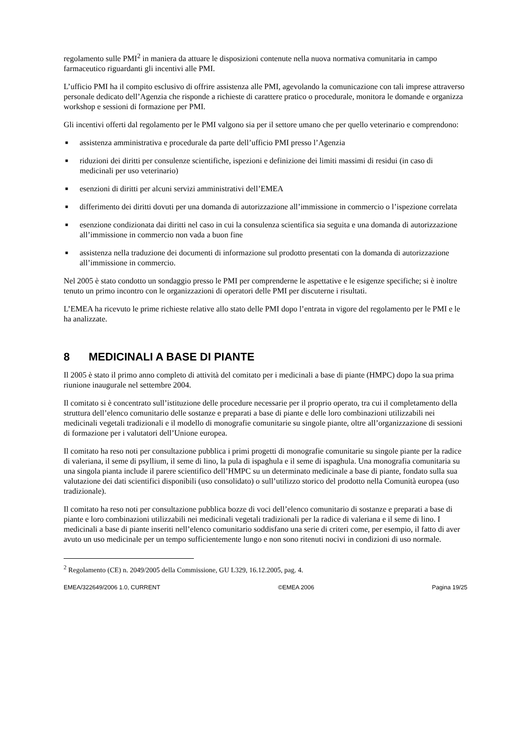regolamento sulle PMI<sup>2</sup> in maniera da attuare le disposizioni contenute nella nuova normativa comunitaria in campo farmaceutico riguardanti gli incentivi alle PMI.
L’ufficio PMI ha il compito esclusivo di offrire assistenza alle PMI, agevolando la comunicazione con tali imprese attraverso personale dedicato dell’Agenzia che risponde a richieste di carattere pratico o procedurale, monitora le domande e organizza workshop e sessioni di formazione per PMI.
Gli incentivi offerti dal regolamento per le PMI valgono sia per il settore umano che per quello veterinario e comprendono:
■ assistenza amministrativa e procedurale da parte dell’ufficio PMI presso l’Agenzia
■ riduzioni dei diritti per consulenze scientifiche, ispezioni e definizione dei limiti massimi di residui (in caso di medicinali per uso veterinario)
■ esenzioni di diritti per alcuni servizi amministrativi dell’EMEA
■ differimento dei diritti dovuti per una domanda di autorizzazione all’immissione in commercio o l’ispezione correlata
■ esenzione condizionata dai diritti nel caso in cui la consulenza scientifica sia seguita e una domanda di autorizzazione all’immissione in commercio non vada a buon fine
■ assistenza nella traduzione dei documenti di informazione sul prodotto presentati con la domanda di autorizzazione all’immissione in commercio.
Nel 2005 è stato condotto un sondaggio presso le PMI per comprenderne le aspettative e le esigenze specifiche; si è inoltre tenuto un primo incontro con le organizzazioni di operatori delle PMI per discuterne i risultati.
L’EMEA ha ricevuto le prime richieste relative allo stato delle PMI dopo l’entrata in vigore del regolamento per le PMI e le ha analizzate.
8 MEDICINALI A BASE DI PIANTE
Il 2005 è stato il primo anno completo di attività del comitato per i medicinali a base di piante (HMPC) dopo la sua prima riunione inaugurale nel settembre 2004.
Il comitato si è concentrato sull’istituzione delle procedure necessarie per il proprio operato, tra cui il completamento della struttura dell’elenco comunitario delle sostanze e preparati a base di piante e delle loro combinazioni utilizzabili nei medicinali vegetali tradizionali e il modello di monografie comunitarie su singole piante, oltre all’organizzazione di sessioni di formazione per i valutatori dell’Unione europea.
Il comitato ha reso noti per consultazione pubblica i primi progetti di monografie comunitarie su singole piante per la radice di valeriana, il seme di psyllium, il seme di lino, la pula di ispaghula e il seme di ispaghula. Una monografia comunitaria su una singola pianta include il parere scientifico dell’HMPC su un determinato medicinale a base di piante, fondato sulla sua valutazione dei dati scientifici disponibili (uso consolidato) o sull’utilizzo storico del prodotto nella Comunità europea (uso tradizionale).
Il comitato ha reso noti per consultazione pubblica bozze di voci dell’elenco comunitario di sostanze e preparati a base di piante e loro combinazioni utilizzabili nei medicinali vegetali tradizionali per la radice di valeriana e il seme di lino. I medicinali a base di piante inseriti nell’elenco comunitario soddisfano una serie di criteri come, per esempio, il fatto di aver avuto un uso medicinale per un tempo sufficientemente lungo e non sono ritenuti nocivi in condizioni di uso normale.
<sup>2</sup> Regolamento (CE) n. 2049/2005 della Commissione, GU L329, 16.12.2005, pag. 4.
EMEA/322649/2006 1.0, CURRENT ©EMEA 2006 Pagina 19/25